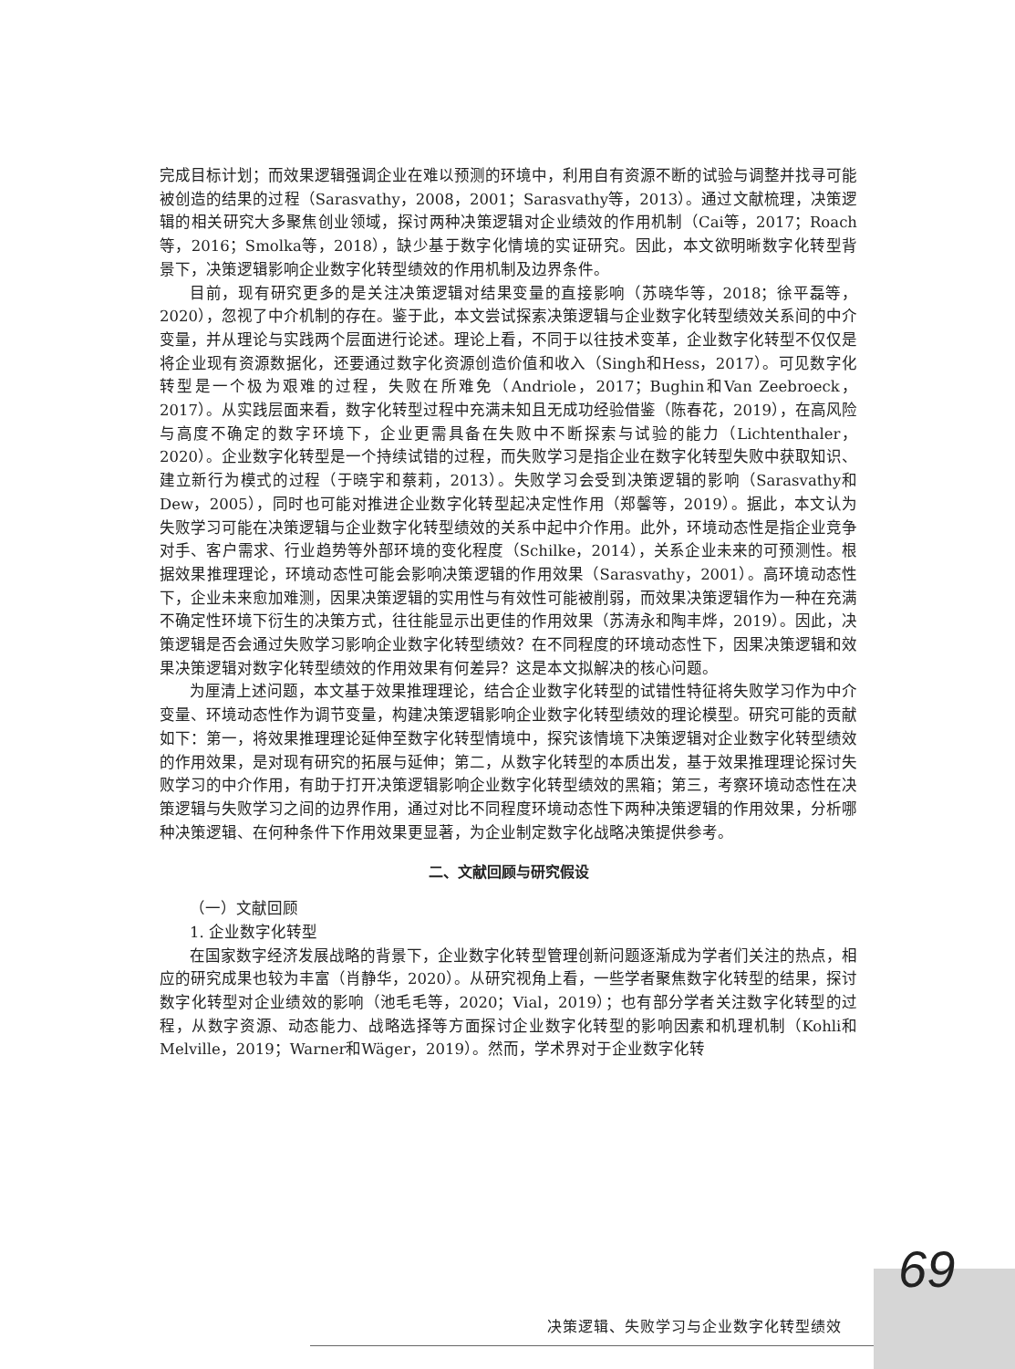完成目标计划；而效果逻辑强调企业在难以预测的环境中，利用自有资源不断的试验与调整并找寻可能被创造的结果的过程（Sarasvathy，2008，2001；Sarasvathy等，2013）。通过文献梳理，决策逻辑的相关研究大多聚焦创业领域，探讨两种决策逻辑对企业绩效的作用机制（Cai等，2017；Roach等，2016；Smolka等，2018），缺少基于数字化情境的实证研究。因此，本文欲明晰数字化转型背景下，决策逻辑影响企业数字化转型绩效的作用机制及边界条件。
目前，现有研究更多的是关注决策逻辑对结果变量的直接影响（苏晓华等，2018；徐平磊等，2020），忽视了中介机制的存在。鉴于此，本文尝试探索决策逻辑与企业数字化转型绩效关系间的中介变量，并从理论与实践两个层面进行论述。理论上看，不同于以往技术变革，企业数字化转型不仅仅是将企业现有资源数据化，还要通过数字化资源创造价值和收入（Singh和Hess，2017）。可见数字化转型是一个极为艰难的过程，失败在所难免（Andriole，2017；Bughin和Van Zeebroeck，2017）。从实践层面来看，数字化转型过程中充满未知且无成功经验借鉴（陈春花，2019），在高风险与高度不确定的数字环境下，企业更需具备在失败中不断探索与试验的能力（Lichtenthaler，2020）。企业数字化转型是一个持续试错的过程，而失败学习是指企业在数字化转型失败中获取知识、建立新行为模式的过程（于晓宇和蔡莉，2013）。失败学习会受到决策逻辑的影响（Sarasvathy和Dew，2005），同时也可能对推进企业数字化转型起决定性作用（郑馨等，2019）。据此，本文认为失败学习可能在决策逻辑与企业数字化转型绩效的关系中起中介作用。此外，环境动态性是指企业竞争对手、客户需求、行业趋势等外部环境的变化程度（Schilke，2014），关系企业未来的可预测性。根据效果推理理论，环境动态性可能会影响决策逻辑的作用效果（Sarasvathy，2001）。高环境动态性下，企业未来愈加难测，因果决策逻辑的实用性与有效性可能被削弱，而效果决策逻辑作为一种在充满不确定性环境下衍生的决策方式，往往能显示出更佳的作用效果（苏涛永和陶丰烨，2019）。因此，决策逻辑是否会通过失败学习影响企业数字化转型绩效？在不同程度的环境动态性下，因果决策逻辑和效果决策逻辑对数字化转型绩效的作用效果有何差异？这是本文拟解决的核心问题。
为厘清上述问题，本文基于效果推理理论，结合企业数字化转型的试错性特征将失败学习作为中介变量、环境动态性作为调节变量，构建决策逻辑影响企业数字化转型绩效的理论模型。研究可能的贡献如下：第一，将效果推理理论延伸至数字化转型情境中，探究该情境下决策逻辑对企业数字化转型绩效的作用效果，是对现有研究的拓展与延伸；第二，从数字化转型的本质出发，基于效果推理理论探讨失败学习的中介作用，有助于打开决策逻辑影响企业数字化转型绩效的黑箱；第三，考察环境动态性在决策逻辑与失败学习之间的边界作用，通过对比不同程度环境动态性下两种决策逻辑的作用效果，分析哪种决策逻辑、在何种条件下作用效果更显著，为企业制定数字化战略决策提供参考。
二、文献回顾与研究假设
（一）文献回顾
1. 企业数字化转型
在国家数字经济发展战略的背景下，企业数字化转型管理创新问题逐渐成为学者们关注的热点，相应的研究成果也较为丰富（肖静华，2020）。从研究视角上看，一些学者聚焦数字化转型的结果，探讨数字化转型对企业绩效的影响（池毛毛等，2020；Vial，2019）；也有部分学者关注数字化转型的过程，从数字资源、动态能力、战略选择等方面探讨企业数字化转型的影响因素和机理机制（Kohli和Melville，2019；Warner和Wäger，2019）。然而，学术界对于企业数字化转
69
决策逻辑、失败学习与企业数字化转型绩效